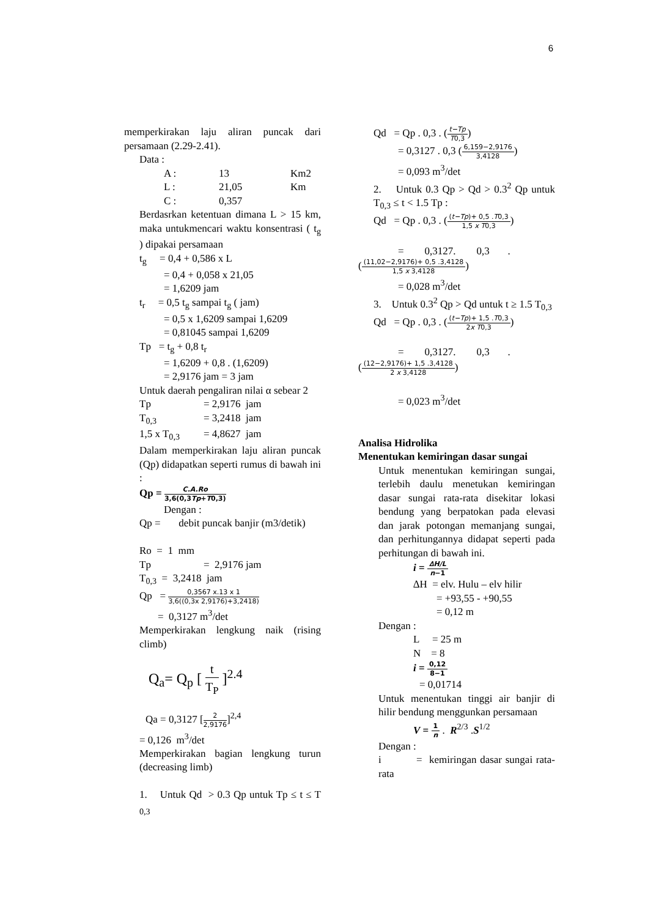6
memperkirakan laju aliran puncak dari persamaan (2.29-2.41).
Data :
A : 13 Km2
L : 21,05 Km
C : 0,357
Berdasrkan ketentuan dimana L > 15 km, maka untukmencari waktu konsentrasi ( t<sub>g</sub> ) dipakai persamaan
t<sub>g</sub> = 0,4 + 0,586 x L
= 0,4 + 0,058 x 21,05
= 1,6209 jam
t<sub>r</sub> = 0,5 t<sub>g</sub> sampai t<sub>g</sub> ( jam)
= 0,5 x 1,6209 sampai 1,6209
= 0,81045 sampai 1,6209
Tp = t<sub>g</sub> + 0,8 t<sub>r</sub>
= 1,6209 + 0,8 . (1,6209)
= 2,9176 jam = 3 jam
Untuk daerah pengaliran nilai α sebear 2
Tp = 2,9176 jam
T<sub>0,3</sub> = 3,2418 jam
1,5 x T<sub>0,3</sub> = 4,8627 jam
Dalam memperkirakan laju aliran puncak (Qp) didapatkan seperti rumus di bawah ini :
Qp = C.A.Ro 3,6(0,3Tp+T0,3)
Dengan :
Qp = debit puncak banjir (m3/detik)
Ro = 1 mm
Tp = 2,9176 jam
T<sub>0,3</sub> = 3,2418 jam
Qp = 0,3567 x.13 x 1 3,6((0,3x 2,9176)+3,2418)
= 0,3127 m<sup>3</sup>/det
Memperkirakan lengkung naik (rising climb)
Q<sub>a</sub>= Q<sub>p</sub> [ t T<sub>P</sub> ]<sup>2.4</sup>
Qa = 0,3127 [2 2,9176]<sup>2,4</sup>
= 0,126 m<sup>3</sup>/det
Memperkirakan bagian lengkung turun (decreasing limb)
1. Untuk Qd > 0.3 Qp untuk Tp ≤ t ≤ T <sub>0,3</sub>
Qd = Qp . 0,3 . (t−Tp T0,3)
= 0,3127 . 0,3 (6,159−2,9176 3,4128)
= 0,093 m<sup>3</sup>/det
2. Untuk 0.3 Qp > Qd > 0.3<sup>2</sup> Qp untuk T<sub>0,3</sub> ≤ t < 1.5 Tp :
Qd = Qp . 0,3 . ((t−Tp)+ 0,5 .T0,3 1,5 x T0,3)
= 0,3127. 0,3 .
((11,02−2,9176)+ 0,5 .3,4128 1,5 x 3,4128)
= 0,028 m<sup>3</sup>/det
3. Untuk 0.3<sup>2</sup> Qp > Qd untuk t ≥ 1.5 T<sub>0,3</sub>
Qd = Qp . 0,3 . ((t−Tp)+ 1,5 .T0,3 2x T0,3)
= 0,3127. 0,3 .
((12−2,9176)+ 1,5 .3,4128 2 x 3,4128)
= 0,023 m<sup>3</sup>/det
Analisa Hidrolika
Menentukan kemiringan dasar sungai
Untuk menentukan kemiringan sungai, terlebih daulu menetukan kemiringan dasar sungai rata-rata disekitar lokasi bendung yang berpatokan pada elevasi dan jarak potongan memanjang sungai, dan perhitungannya didapat seperti pada perhitungan di bawah ini.
i = ∆H/L n−1
∆H = elv. Hulu – elv hilir
= +93,55 - +90,55
= 0,12 m
Dengan :
L = 25 m
N = 8
i = 0,12 8−1
= 0,01714
Untuk menentukan tinggi air banjir di hilir bendung menggunkan persamaan
V = 1 n . R<sup>2/3</sup> .S<sup>1/2</sup>
Dengan :
i = kemiringan dasar sungai rata-rata